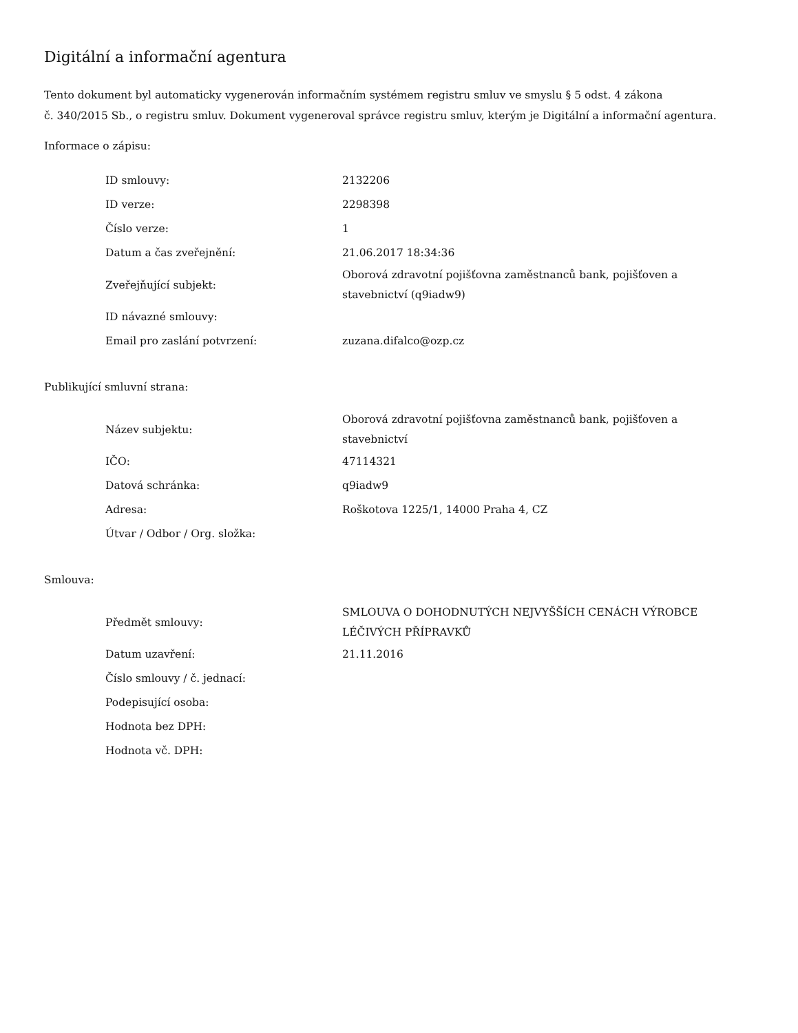Digitální a informační agentura
Tento dokument byl automaticky vygenerován informačním systémem registru smluv ve smyslu § 5 odst. 4 zákona
č. 340/2015 Sb., o registru smluv. Dokument vygeneroval správce registru smluv, kterým je Digitální a informační agentura.
Informace o zápisu:
| ID smlouvy: | 2132206 |
| ID verze: | 2298398 |
| Číslo verze: | 1 |
| Datum a čas zveřejnění: | 21.06.2017 18:34:36 |
| Zveřejňující subjekt: | Oborová zdravotní pojišťovna zaměstnanců bank, pojišťoven a stavebnictví (q9iadw9) |
| ID návazné smlouvy: | |
| Email pro zaslání potvrzení: | zuzana.difalco@ozp.cz |
Publikující smluvní strana:
| Název subjektu: | Oborová zdravotní pojišťovna zaměstnanců bank, pojišťoven a stavebnictví |
| IČO: | 47114321 |
| Datová schránka: | q9iadw9 |
| Adresa: | Roškotova 1225/1, 14000 Praha 4, CZ |
| Útvar / Odbor / Org. složka: | |
Smlouva:
| Předmět smlouvy: | SMLOUVA O DOHODNUTÝCH NEJVYŠŠÍCH CENÁCH VÝROBCE LÉČIVÝCH PŘÍPRAVKŮ |
| Datum uzavření: | 21.11.2016 |
| Číslo smlouvy / č. jednací: | |
| Podepisující osoba: | |
| Hodnota bez DPH: | |
| Hodnota vč. DPH: | |